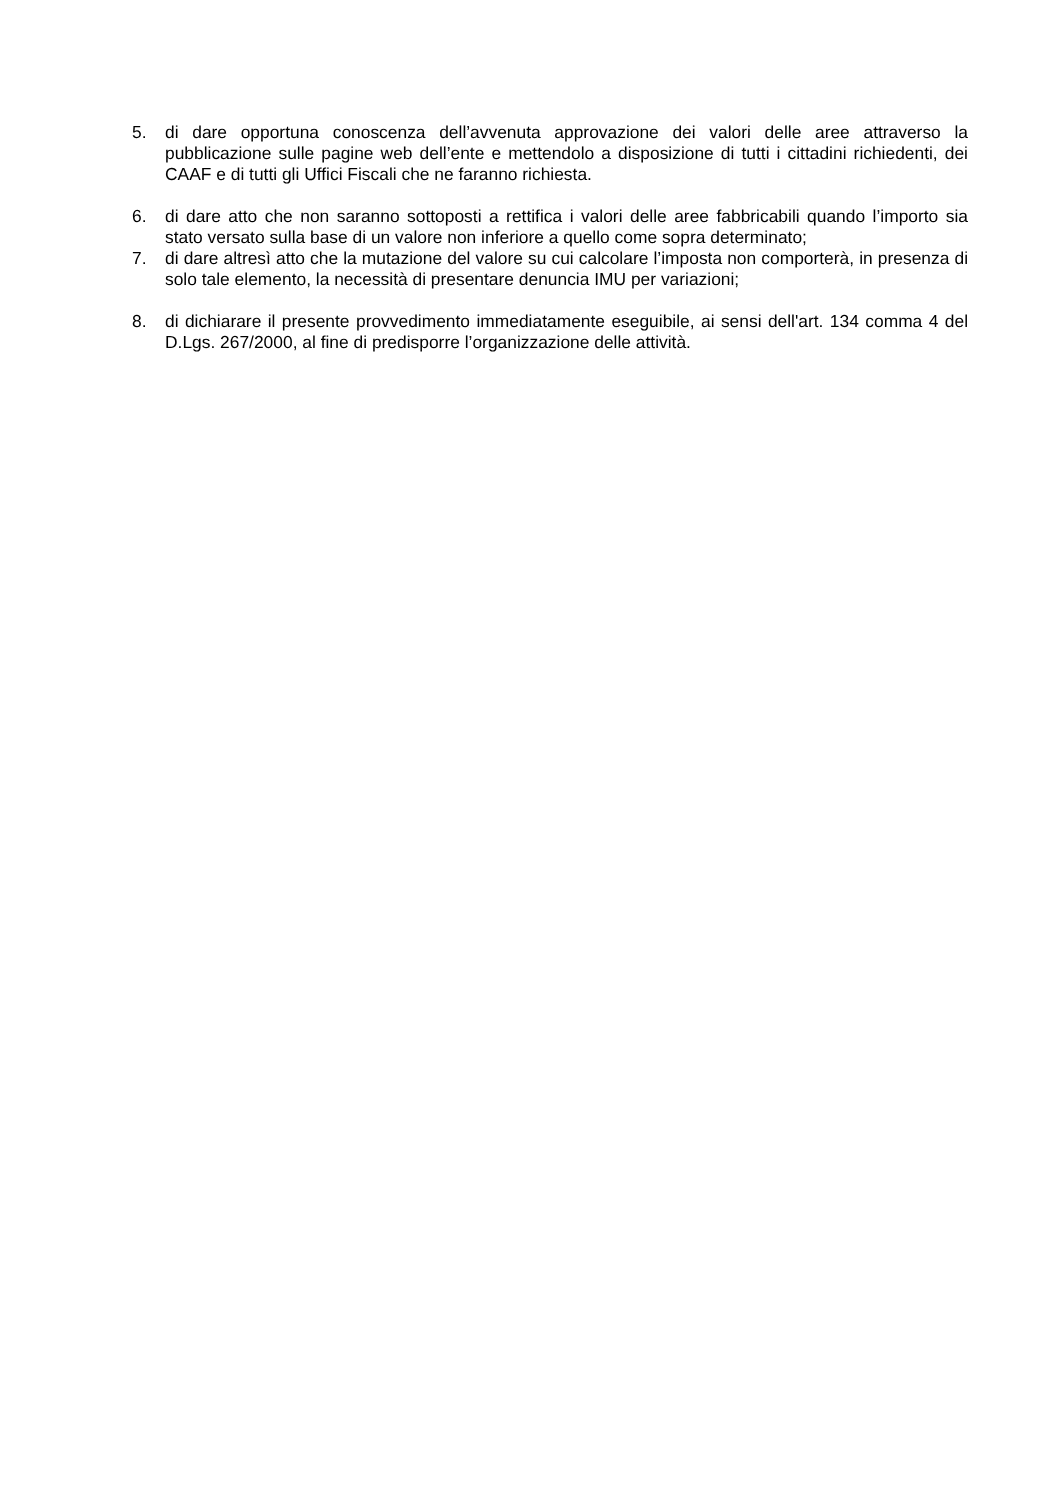5. di dare opportuna conoscenza dell’avvenuta approvazione dei valori delle aree attraverso la pubblicazione sulle pagine web dell’ente e mettendolo a disposizione di tutti i cittadini richiedenti, dei CAAF e di tutti gli Uffici Fiscali che ne faranno richiesta.
6. di dare atto che non saranno sottoposti a rettifica i valori delle aree fabbricabili quando l’importo sia stato versato sulla base di un valore non inferiore a quello come sopra determinato;
7. di dare altresì atto che la mutazione del valore su cui calcolare l’imposta non comporterà, in presenza di solo tale elemento, la necessità di presentare denuncia IMU per variazioni;
8. di dichiarare il presente provvedimento immediatamente eseguibile, ai sensi dell'art. 134 comma 4 del D.Lgs. 267/2000, al fine di predisporre l’organizzazione delle attività.